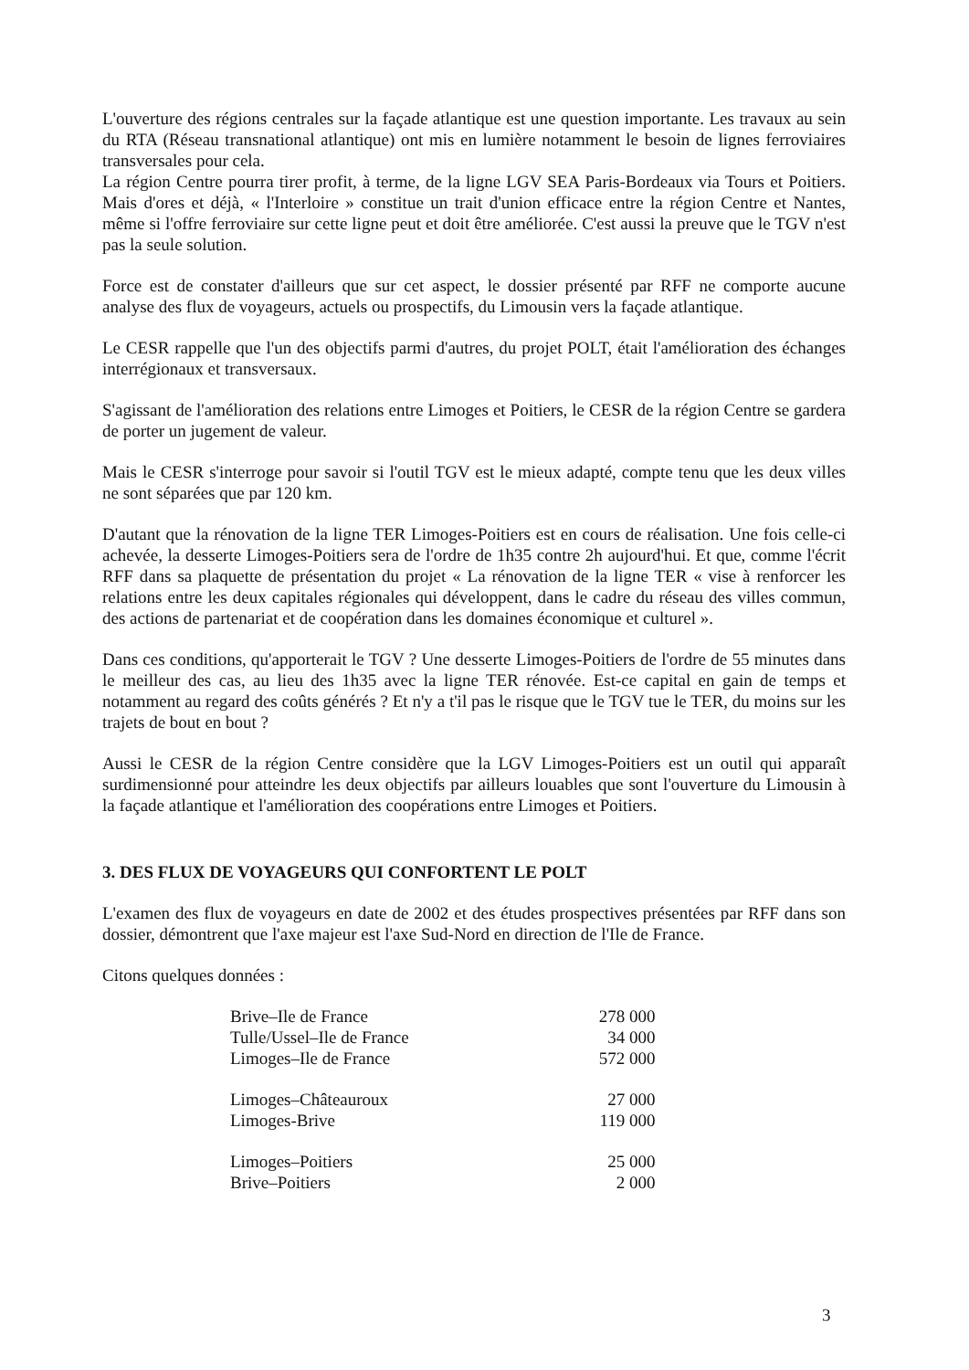L'ouverture des régions centrales sur la façade atlantique est une question importante. Les travaux au sein du RTA (Réseau transnational atlantique) ont mis en lumière notamment le besoin de lignes ferroviaires transversales pour cela.
La région Centre pourra tirer profit, à terme, de la ligne LGV SEA Paris-Bordeaux via Tours et Poitiers. Mais d'ores et déjà, « l'Interloire » constitue un trait d'union efficace entre la région Centre et Nantes, même si l'offre ferroviaire sur cette ligne peut et doit être améliorée. C'est aussi la preuve que le TGV n'est pas la seule solution.
Force est de constater d'ailleurs que sur cet aspect, le dossier présenté par RFF ne comporte aucune analyse des flux de voyageurs, actuels ou prospectifs, du Limousin vers la façade atlantique.
Le CESR rappelle que l'un des objectifs parmi d'autres, du projet POLT, était l'amélioration des échanges interrégionaux et transversaux.
S'agissant de l'amélioration des relations entre Limoges et Poitiers, le CESR de la région Centre se gardera de porter un jugement de valeur.
Mais le CESR s'interroge pour savoir si l'outil TGV est le mieux adapté, compte tenu que les deux villes ne sont séparées que par 120 km.
D'autant que la rénovation de la ligne TER Limoges-Poitiers est en cours de réalisation. Une fois celle-ci achevée, la desserte Limoges-Poitiers sera de l'ordre de 1h35 contre 2h aujourd'hui. Et que, comme l'écrit RFF dans sa plaquette de présentation du projet « La rénovation de la ligne TER « vise à renforcer les relations entre les deux capitales régionales qui développent, dans le cadre du réseau des villes commun, des actions de partenariat et de coopération dans les domaines économique et culturel ».
Dans ces conditions, qu'apporterait le TGV ? Une desserte Limoges-Poitiers de l'ordre de 55 minutes dans le meilleur des cas, au lieu des 1h35 avec la ligne TER rénovée. Est-ce capital en gain de temps et notamment au regard des coûts générés ? Et n'y a t'il pas le risque que le TGV tue le TER, du moins sur les trajets de bout en bout ?
Aussi le CESR de la région Centre considère que la LGV Limoges-Poitiers est un outil qui apparaît surdimensionné pour atteindre les deux objectifs par ailleurs louables que sont l'ouverture du Limousin à la façade atlantique et l'amélioration des coopérations entre Limoges et Poitiers.
3. DES FLUX DE VOYAGEURS QUI CONFORTENT LE POLT
L'examen des flux de voyageurs en date de 2002 et des études prospectives présentées par RFF dans son dossier, démontrent que l'axe majeur est l'axe Sud-Nord en direction de l'Ile de France.
Citons quelques données :
| Brive–Ile de France | 278 000 |
| Tulle/Ussel–Ile de France | 34 000 |
| Limoges–Ile de France | 572 000 |
| Limoges–Châteauroux | 27 000 |
| Limoges-Brive | 119 000 |
| Limoges–Poitiers | 25 000 |
| Brive–Poitiers | 2 000 |
3